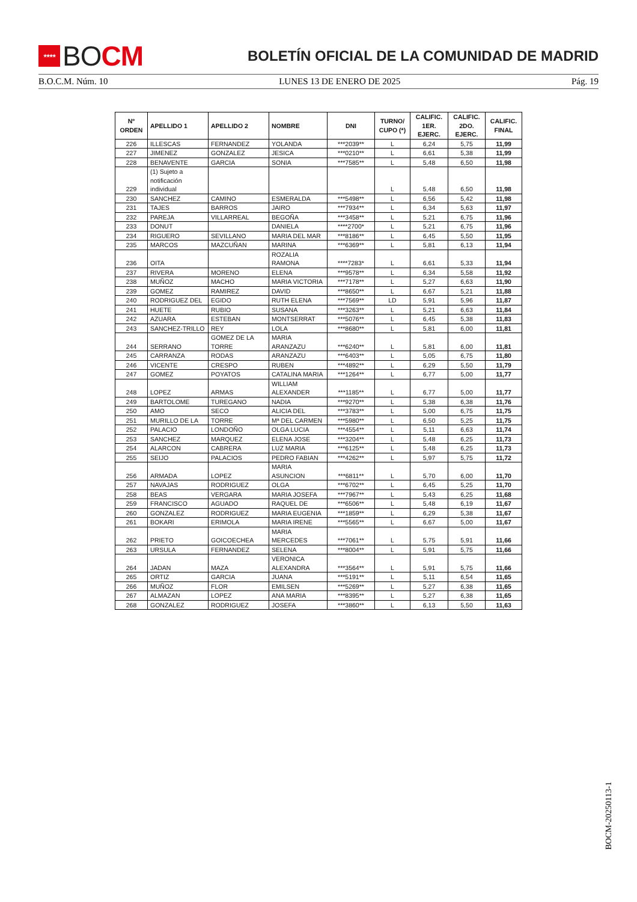★★★★ BO CM
BOLETÍN OFICIAL DE LA COMUNIDAD DE MADRID
B.O.C.M. Núm. 10 LUNES 13 DE ENERO DE 2025 Pág. 19
| Nº ORDEN | APELLIDO 1 | APELLIDO 2 | NOMBRE | DNI | TURNO/ CUPO (*) | CALIFIC. 1ER. EJERC. | CALIFIC. 2DO. EJERC. | CALIFIC. FINAL |
| --- | --- | --- | --- | --- | --- | --- | --- | --- |
| 226 | ILLESCAS | FERNANDEZ | YOLANDA | ***2039** | L | 6,24 | 5,75 | 11,99 |
| 227 | JIMENEZ | GONZALEZ | JESICA | ***0210** | L | 6,61 | 5,38 | 11,99 |
| 228 | BENAVENTE | GARCIA | SONIA | ***7585** | L | 5,48 | 6,50 | 11,98 |
| 229 | (1) Sujeto a notificación individual | | | | L | 5,48 | 6,50 | 11,98 |
| 230 | SANCHEZ | CAMINO | ESMERALDA | ***5498** | L | 6,56 | 5,42 | 11,98 |
| 231 | TAJES | BARROS | JAIRO | ***7934** | L | 6,34 | 5,63 | 11,97 |
| 232 | PAREJA | VILLARREAL | BEGOÑA | ***3458** | L | 5,21 | 6,75 | 11,96 |
| 233 | DONUT | | DANIELA | ****2700* | L | 5,21 | 6,75 | 11,96 |
| 234 | RIGUERO | SEVILLANO | MARIA DEL MAR | ***8186** | L | 6,45 | 5,50 | 11,95 |
| 235 | MARCOS | MAZCUÑAN | MARINA | ***6369** | L | 5,81 | 6,13 | 11,94 |
| 236 | OITA | | ROZALIA RAMONA | ****7283* | L | 6,61 | 5,33 | 11,94 |
| 237 | RIVERA | MORENO | ELENA | ***9578** | L | 6,34 | 5,58 | 11,92 |
| 238 | MUÑOZ | MACHO | MARIA VICTORIA | ***7178** | L | 5,27 | 6,63 | 11,90 |
| 239 | GOMEZ | RAMIREZ | DAVID | ***8650** | L | 6,67 | 5,21 | 11,88 |
| 240 | RODRIGUEZ DEL | EGIDO | RUTH ELENA | ***7569** | LD | 5,91 | 5,96 | 11,87 |
| 241 | HUETE | RUBIO | SUSANA | ***3263** | L | 5,21 | 6,63 | 11,84 |
| 242 | AZUARA | ESTEBAN | MONTSERRAT | ***5076** | L | 6,45 | 5,38 | 11,83 |
| 243 | SANCHEZ-TRILLO | REY | LOLA | ***8680** | L | 5,81 | 6,00 | 11,81 |
| 244 | SERRANO | GOMEZ DE LA TORRE | MARIA ARANZAZU | ***6240** | L | 5,81 | 6,00 | 11,81 |
| 245 | CARRANZA | RODAS | ARANZAZU | ***6403** | L | 5,05 | 6,75 | 11,80 |
| 246 | VICENTE | CRESPO | RUBEN | ***4892** | L | 6,29 | 5,50 | 11,79 |
| 247 | GOMEZ | POYATOS | CATALINA MARIA | ***1264** | L | 6,77 | 5,00 | 11,77 |
| 248 | LOPEZ | ARMAS | WILLIAM ALEXANDER | ***1185** | L | 6,77 | 5,00 | 11,77 |
| 249 | BARTOLOME | TUREGANO | NADIA | ***9270** | L | 5,38 | 6,38 | 11,76 |
| 250 | AMO | SECO | ALICIA DEL | ***3783** | L | 5,00 | 6,75 | 11,75 |
| 251 | MURILLO DE LA | TORRE | Mª DEL CARMEN | ***5980** | L | 6,50 | 5,25 | 11,75 |
| 252 | PALACIO | LONDOÑO | OLGA LUCIA | ***4554** | L | 5,11 | 6,63 | 11,74 |
| 253 | SANCHEZ | MARQUEZ | ELENA JOSE | ***3204** | L | 5,48 | 6,25 | 11,73 |
| 254 | ALARCON | CABRERA | LUZ MARIA | ***6125** | L | 5,48 | 6,25 | 11,73 |
| 255 | SEIJO | PALACIOS | PEDRO FABIAN | ***4262** | L | 5,97 | 5,75 | 11,72 |
| 256 | ARMADA | LOPEZ | MARIA ASUNCION | ***6811** | L | 5,70 | 6,00 | 11,70 |
| 257 | NAVAJAS | RODRIGUEZ | OLGA | ***6702** | L | 6,45 | 5,25 | 11,70 |
| 258 | BEAS | VERGARA | MARIA JOSEFA | ***7967** | L | 5,43 | 6,25 | 11,68 |
| 259 | FRANCISCO | AGUADO | RAQUEL DE | ***6506** | L | 5,48 | 6,19 | 11,67 |
| 260 | GONZALEZ | RODRIGUEZ | MARIA EUGENIA | ***1859** | L | 6,29 | 5,38 | 11,67 |
| 261 | BOKARI | ERIMOLA | MARIA IRENE | ***5565** | L | 6,67 | 5,00 | 11,67 |
| 262 | PRIETO | GOICOECHEA | MARIA MERCEDES | ***7061** | L | 5,75 | 5,91 | 11,66 |
| 263 | URSULA | FERNANDEZ | SELENA | ***8004** | L | 5,91 | 5,75 | 11,66 |
| 264 | JADAN | MAZA | VERONICA ALEXANDRA | ***3564** | L | 5,91 | 5,75 | 11,66 |
| 265 | ORTIZ | GARCIA | JUANA | ***5191** | L | 5,11 | 6,54 | 11,65 |
| 266 | MUÑOZ | FLOR | EMILSEN | ***5269** | L | 5,27 | 6,38 | 11,65 |
| 267 | ALMAZAN | LOPEZ | ANA MARIA | ***8395** | L | 5,27 | 6,38 | 11,65 |
| 268 | GONZALEZ | RODRIGUEZ | JOSEFA | ***3860** | L | 6,13 | 5,50 | 11,63 |
BOCM-20250113-1